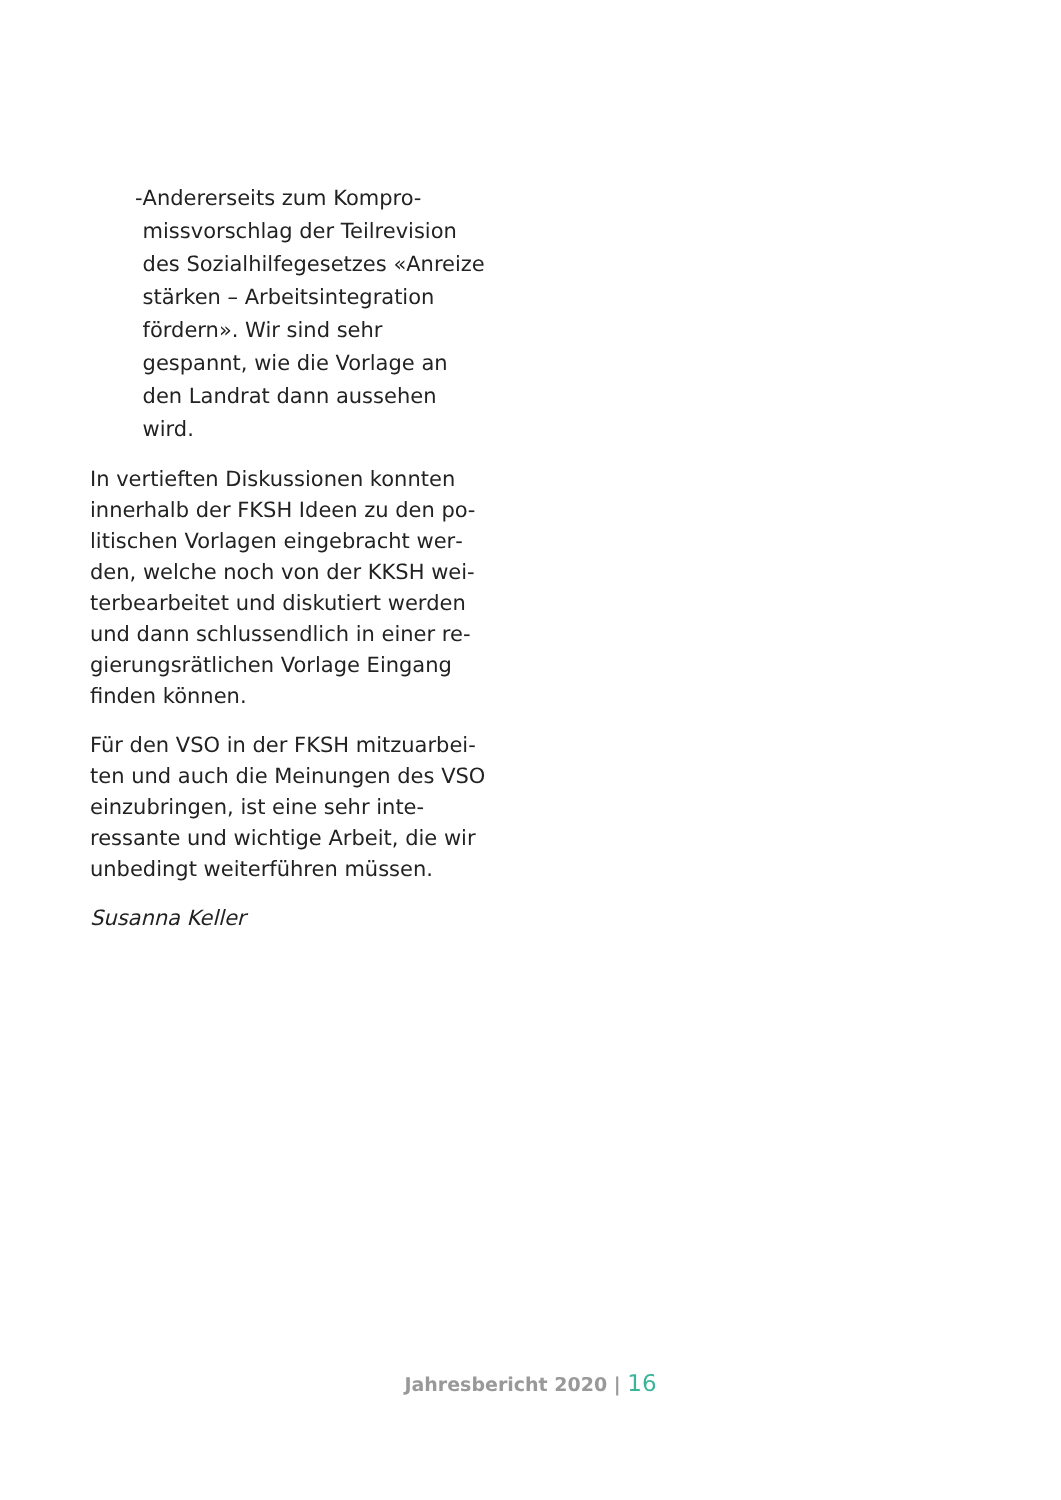- Andererseits zum Kompro­missvorschlag der Teilrevi­sion des Sozialhilfegesetzes «Anreize stärken – Arbeitsin­tegration fördern». Wir sind sehr gespannt, wie die Vor­lage an den Landrat dann aussehen wird.
In vertieften Diskussionen konnten innerhalb der FKSH Ideen zu den po­litischen Vorlagen eingebracht wer­den, welche noch von der KKSH wei­terbearbeitet und diskutiert werden und dann schlussendlich in einer re­gierungsrätlichen Vorlage Eingang finden können.
Für den VSO in der FKSH mitzuarbei­ten und auch die Meinungen des VSO einzubringen, ist eine sehr inte­ressante und wichtige Arbeit, die wir unbedingt weiterführen müssen.
Susanna Keller
Jahresbericht 2020 | 16